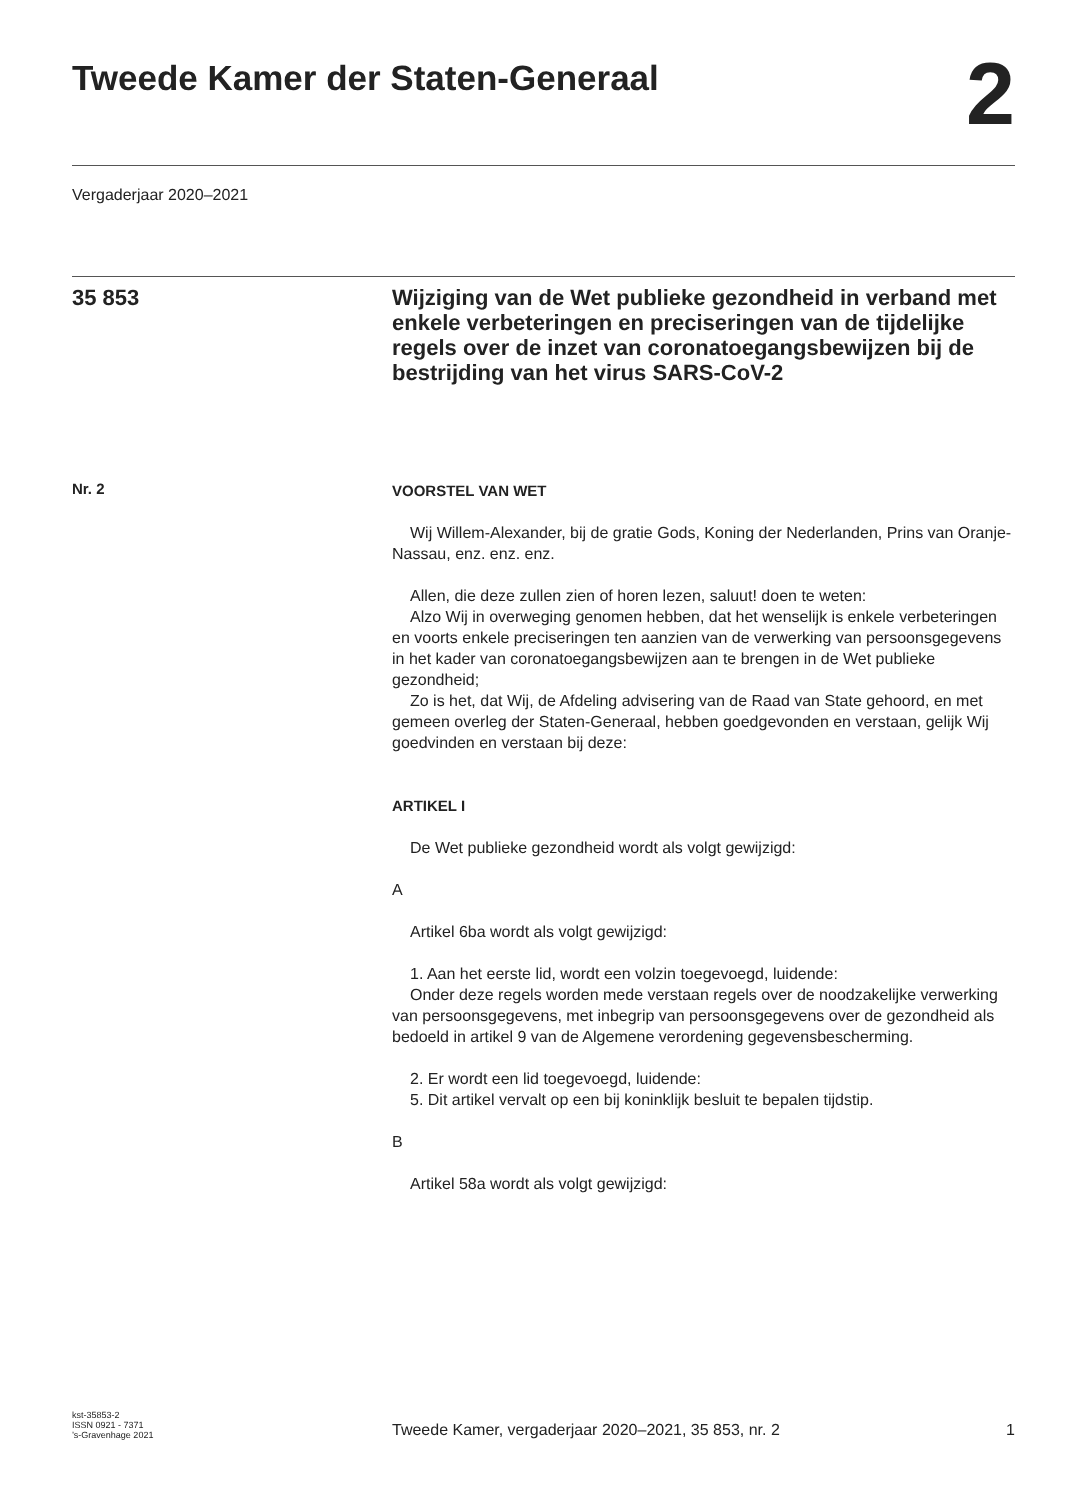Tweede Kamer der Staten-Generaal
2
Vergaderjaar 2020–2021
35 853
Wijziging van de Wet publieke gezondheid in verband met enkele verbeteringen en preciseringen van de tijdelijke regels over de inzet van coronatoegangsbewijzen bij de bestrijding van het virus SARS-CoV-2
Nr. 2
VOORSTEL VAN WET
Wij Willem-Alexander, bij de gratie Gods, Koning der Nederlanden, Prins van Oranje-Nassau, enz. enz. enz.
Allen, die deze zullen zien of horen lezen, saluut! doen te weten:
Alzo Wij in overweging genomen hebben, dat het wenselijk is enkele verbeteringen en voorts enkele preciseringen ten aanzien van de verwerking van persoonsgegevens in het kader van coronatoegangsbewijzen aan te brengen in de Wet publieke gezondheid;
Zo is het, dat Wij, de Afdeling advisering van de Raad van State gehoord, en met gemeen overleg der Staten-Generaal, hebben goedgevonden en verstaan, gelijk Wij goedvinden en verstaan bij deze:
ARTIKEL I
De Wet publieke gezondheid wordt als volgt gewijzigd:
A
Artikel 6ba wordt als volgt gewijzigd:
1. Aan het eerste lid, wordt een volzin toegevoegd, luidende:
Onder deze regels worden mede verstaan regels over de noodzakelijke verwerking van persoonsgegevens, met inbegrip van persoonsgegevens over de gezondheid als bedoeld in artikel 9 van de Algemene verordening gegevensbescherming.
2. Er wordt een lid toegevoegd, luidende:
5. Dit artikel vervalt op een bij koninklijk besluit te bepalen tijdstip.
B
Artikel 58a wordt als volgt gewijzigd:
kst-35853-2
ISSN 0921 - 7371
’s-Gravenhage 2021
Tweede Kamer, vergaderjaar 2020–2021, 35 853, nr. 2 1